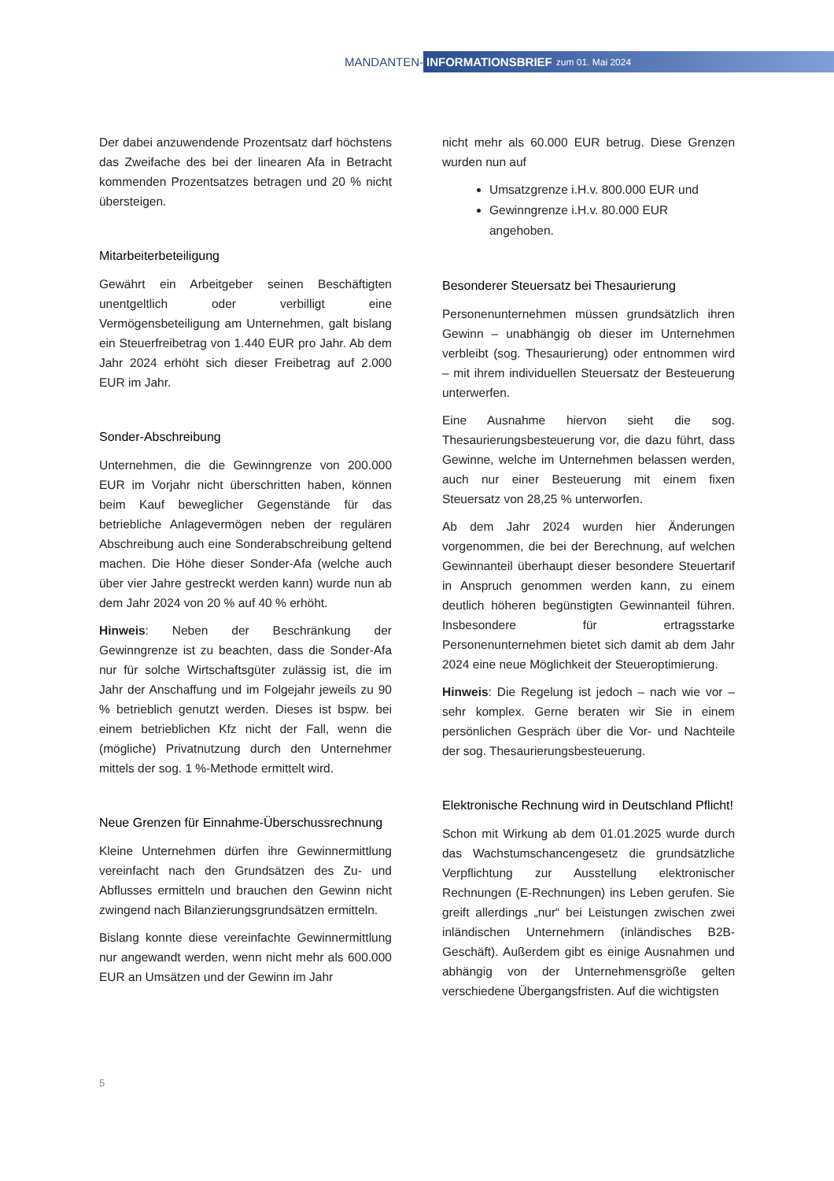MANDANTEN-
INFORMATIONSBRIEF zum 01. Mai 2024
Der dabei anzuwendende Prozentsatz darf höchstens das Zweifache des bei der linearen Afa in Betracht kommenden Prozentsatzes betragen und 20 % nicht übersteigen.
Mitarbeiterbeteiligung
Gewährt ein Arbeitgeber seinen Beschäftigten unentgeltlich oder verbilligt eine Vermögensbeteiligung am Unternehmen, galt bislang ein Steuerfreibetrag von 1.440 EUR pro Jahr. Ab dem Jahr 2024 erhöht sich dieser Freibetrag auf 2.000 EUR im Jahr.
Sonder-Abschreibung
Unternehmen, die die Gewinngrenze von 200.000 EUR im Vorjahr nicht überschritten haben, können beim Kauf beweglicher Gegenstände für das betriebliche Anlagevermögen neben der regulären Abschreibung auch eine Sonderabschreibung geltend machen. Die Höhe dieser Sonder-Afa (welche auch über vier Jahre gestreckt werden kann) wurde nun ab dem Jahr 2024 von 20 % auf 40 % erhöht.
Hinweis: Neben der Beschränkung der Gewinngrenze ist zu beachten, dass die Sonder-Afa nur für solche Wirtschaftsgüter zulässig ist, die im Jahr der Anschaffung und im Folgejahr jeweils zu 90 % betrieblich genutzt werden. Dieses ist bspw. bei einem betrieblichen Kfz nicht der Fall, wenn die (mögliche) Privatnutzung durch den Unternehmer mittels der sog. 1 %-Methode ermittelt wird.
Neue Grenzen für Einnahme-Überschussrechnung
Kleine Unternehmen dürfen ihre Gewinnermittlung vereinfacht nach den Grundsätzen des Zu- und Abflusses ermitteln und brauchen den Gewinn nicht zwingend nach Bilanzierungsgrundsätzen ermitteln.
Bislang konnte diese vereinfachte Gewinnermittlung nur angewandt werden, wenn nicht mehr als 600.000 EUR an Umsätzen und der Gewinn im Jahr
nicht mehr als 60.000 EUR betrug. Diese Grenzen wurden nun auf
Umsatzgrenze i.H.v. 800.000 EUR und
Gewinngrenze i.H.v. 80.000 EUR angehoben.
Besonderer Steuersatz bei Thesaurierung
Personenunternehmen müssen grundsätzlich ihren Gewinn – unabhängig ob dieser im Unternehmen verbleibt (sog. Thesaurierung) oder entnommen wird – mit ihrem individuellen Steuersatz der Besteuerung unterwerfen.
Eine Ausnahme hiervon sieht die sog. Thesaurierungsbesteuerung vor, die dazu führt, dass Gewinne, welche im Unternehmen belassen werden, auch nur einer Besteuerung mit einem fixen Steuersatz von 28,25 % unterworfen.
Ab dem Jahr 2024 wurden hier Änderungen vorgenommen, die bei der Berechnung, auf welchen Gewinnanteil überhaupt dieser besondere Steuertarif in Anspruch genommen werden kann, zu einem deutlich höheren begünstigten Gewinnanteil führen. Insbesondere für ertragsstarke Personenunternehmen bietet sich damit ab dem Jahr 2024 eine neue Möglichkeit der Steueroptimierung.
Hinweis: Die Regelung ist jedoch – nach wie vor – sehr komplex. Gerne beraten wir Sie in einem persönlichen Gespräch über die Vor- und Nachteile der sog. Thesaurierungsbesteuerung.
Elektronische Rechnung wird in Deutschland Pflicht!
Schon mit Wirkung ab dem 01.01.2025 wurde durch das Wachstumschancengesetz die grundsätzliche Verpflichtung zur Ausstellung elektronischer Rechnungen (E-Rechnungen) ins Leben gerufen. Sie greift allerdings „nur“ bei Leistungen zwischen zwei inländischen Unternehmern (inländisches B2B-Geschäft). Außerdem gibt es einige Ausnahmen und abhängig von der Unternehmensgröße gelten verschiedene Übergangsfristen. Auf die wichtigsten
5